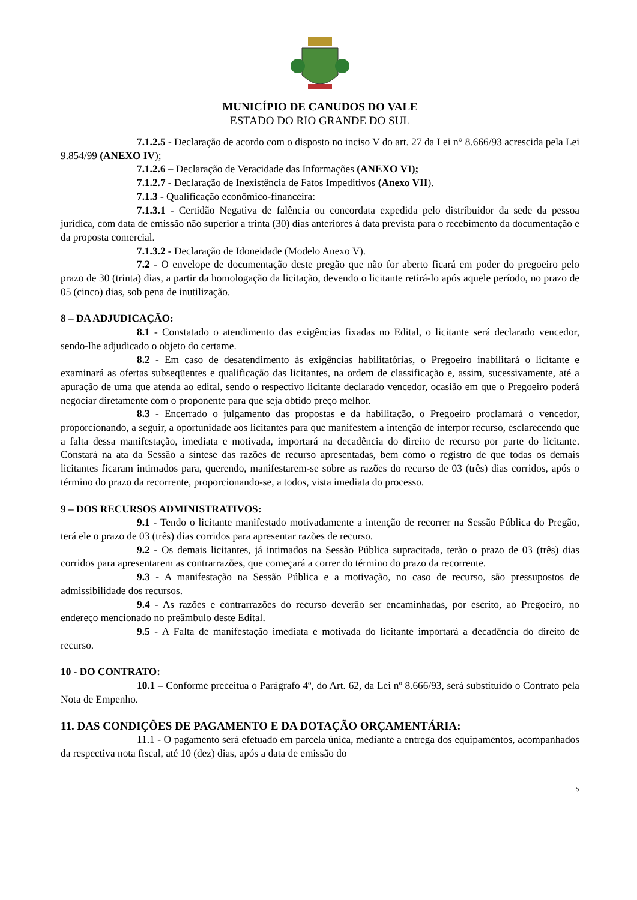MUNICÍPIO DE CANUDOS DO VALE
ESTADO DO RIO GRANDE DO SUL
7.1.2.5 - Declaração de acordo com o disposto no inciso V do art. 27 da Lei n° 8.666/93 acrescida pela Lei 9.854/99 (ANEXO IV);
7.1.2.6 – Declaração de Veracidade das Informações (ANEXO VI);
7.1.2.7 - Declaração de Inexistência de Fatos Impeditivos (Anexo VII).
7.1.3 - Qualificação econômico-financeira:
7.1.3.1 - Certidão Negativa de falência ou concordata expedida pelo distribuidor da sede da pessoa jurídica, com data de emissão não superior a trinta (30) dias anteriores à data prevista para o recebimento da documentação e da proposta comercial.
7.1.3.2 - Declaração de Idoneidade (Modelo Anexo V).
7.2 - O envelope de documentação deste pregão que não for aberto ficará em poder do pregoeiro pelo prazo de 30 (trinta) dias, a partir da homologação da licitação, devendo o licitante retirá-lo após aquele período, no prazo de 05 (cinco) dias, sob pena de inutilização.
8 – DA ADJUDICAÇÃO:
8.1 - Constatado o atendimento das exigências fixadas no Edital, o licitante será declarado vencedor, sendo-lhe adjudicado o objeto do certame.
8.2 - Em caso de desatendimento às exigências habilitatórias, o Pregoeiro inabilitará o licitante e examinará as ofertas subseqüentes e qualificação das licitantes, na ordem de classificação e, assim, sucessivamente, até a apuração de uma que atenda ao edital, sendo o respectivo licitante declarado vencedor, ocasião em que o Pregoeiro poderá negociar diretamente com o proponente para que seja obtido preço melhor.
8.3 - Encerrado o julgamento das propostas e da habilitação, o Pregoeiro proclamará o vencedor, proporcionando, a seguir, a oportunidade aos licitantes para que manifestem a intenção de interpor recurso, esclarecendo que a falta dessa manifestação, imediata e motivada, importará na decadência do direito de recurso por parte do licitante. Constará na ata da Sessão a síntese das razões de recurso apresentadas, bem como o registro de que todas os demais licitantes ficaram intimados para, querendo, manifestarem-se sobre as razões do recurso de 03 (três) dias corridos, após o término do prazo da recorrente, proporcionando-se, a todos, vista imediata do processo.
9 – DOS RECURSOS ADMINISTRATIVOS:
9.1 - Tendo o licitante manifestado motivadamente a intenção de recorrer na Sessão Pública do Pregão, terá ele o prazo de 03 (três) dias corridos para apresentar razões de recurso.
9.2 - Os demais licitantes, já intimados na Sessão Pública supracitada, terão o prazo de 03 (três) dias corridos para apresentarem as contrarrazões, que começará a correr do término do prazo da recorrente.
9.3 - A manifestação na Sessão Pública e a motivação, no caso de recurso, são pressupostos de admissibilidade dos recursos.
9.4 - As razões e contrarrazões do recurso deverão ser encaminhadas, por escrito, ao Pregoeiro, no endereço mencionado no preâmbulo deste Edital.
9.5 - A Falta de manifestação imediata e motivada do licitante importará a decadência do direito de recurso.
10 - DO CONTRATO:
10.1 – Conforme preceitua o Parágrafo 4º, do Art. 62, da Lei nº 8.666/93, será substituído o Contrato pela Nota de Empenho.
11. DAS CONDIÇÕES DE PAGAMENTO E DA DOTAÇÃO ORÇAMENTÁRIA:
11.1 - O pagamento será efetuado em parcela única, mediante a entrega dos equipamentos, acompanhados da respectiva nota fiscal, até 10 (dez) dias, após a data de emissão do
5